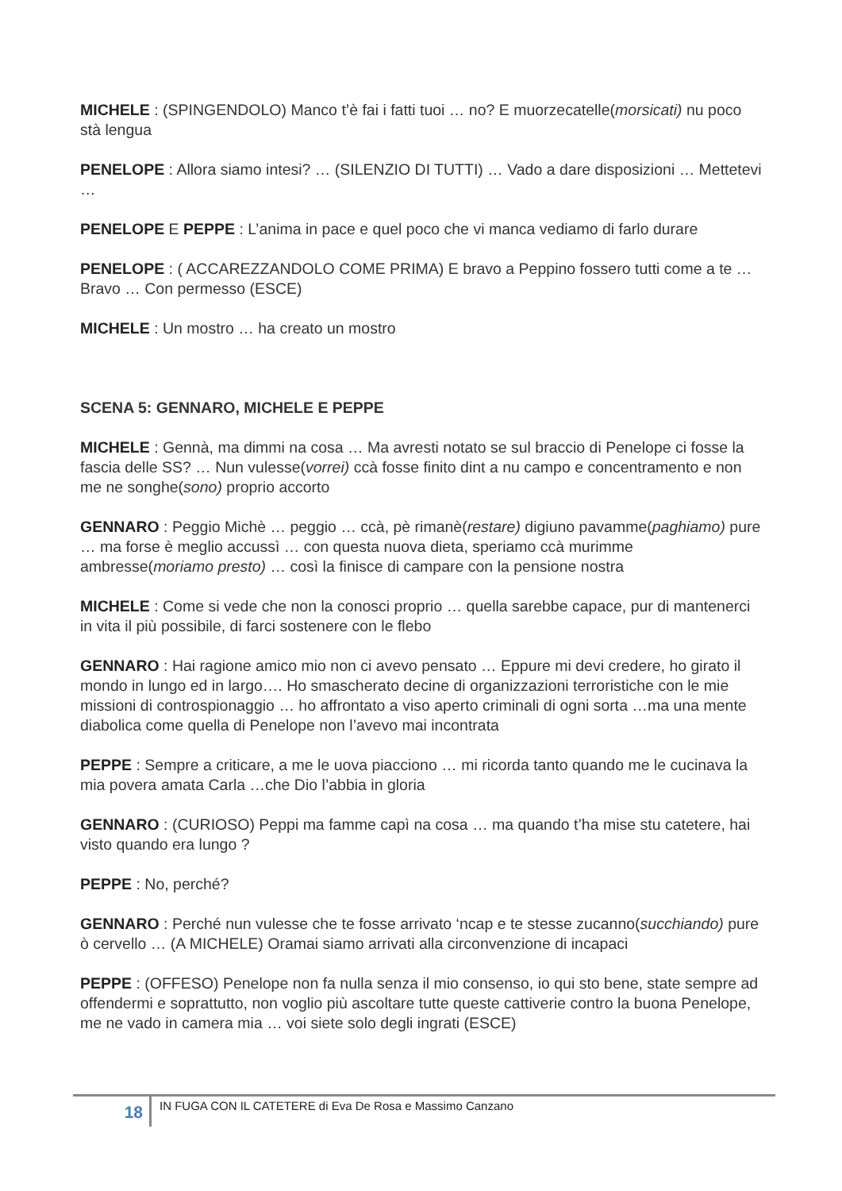MICHELE : (SPINGENDOLO) Manco t’è fai i fatti tuoi … no? E muorzecatelle(morsicati) nu poco stà lengua
PENELOPE : Allora siamo intesi? … (SILENZIO DI TUTTI) … Vado a dare disposizioni … Mettetevi …
PENELOPE E PEPPE : L’anima in pace e quel poco che vi manca vediamo di farlo durare
PENELOPE : ( ACCAREZZANDOLO COME PRIMA) E bravo a Peppino fossero tutti come a te … Bravo … Con permesso (ESCE)
MICHELE : Un mostro … ha creato un mostro
SCENA 5: GENNARO, MICHELE E PEPPE
MICHELE : Gennà, ma dimmi na cosa … Ma avresti notato se sul braccio di Penelope ci fosse la fascia delle SS? … Nun vulesse(vorrei) ccà fosse finito dint a nu campo e concentramento e non me ne songhe(sono) proprio accorto
GENNARO : Peggio Michè … peggio … ccà, pè rimanè(restare) digiuno pavamme(paghiamo) pure … ma forse è meglio accussì … con questa nuova dieta, speriamo ccà murimme ambresse(moriamo presto) … così la finisce di campare con la pensione nostra
MICHELE : Come si vede che non la conosci proprio … quella sarebbe capace, pur di mantenerci in vita il più possibile, di farci sostenere con le flebo
GENNARO : Hai ragione amico mio non ci avevo pensato … Eppure mi devi credere, ho girato il mondo in lungo ed in largo…. Ho smascherato decine di organizzazioni terroristiche con le mie missioni di controspionaggio … ho affrontato a viso aperto criminali di ogni sorta …ma una mente diabolica come quella di Penelope non l’avevo mai incontrata
PEPPE : Sempre a criticare, a me le uova piacciono … mi ricorda tanto quando me le cucinava la mia povera amata Carla …che Dio l’abbia in gloria
GENNARO : (CURIOSO) Peppi ma famme capì na cosa … ma quando t’ha mise stu catetere, hai visto quando era lungo ?
PEPPE : No, perché?
GENNARO : Perché nun vulesse che te fosse arrivato ‘ncap e te stesse zucanno(succhiando) pure ò cervello … (A MICHELE) Oramai siamo arrivati alla circonvenzione di incapaci
PEPPE : (OFFESO) Penelope non fa nulla senza il mio consenso, io qui sto bene, state sempre ad offendermi e soprattutto, non voglio più ascoltare tutte queste cattiverie contro la buona Penelope, me ne vado in camera mia … voi siete solo degli ingrati (ESCE)
18
IN FUGA CON IL CATETERE di Eva De Rosa e Massimo Canzano